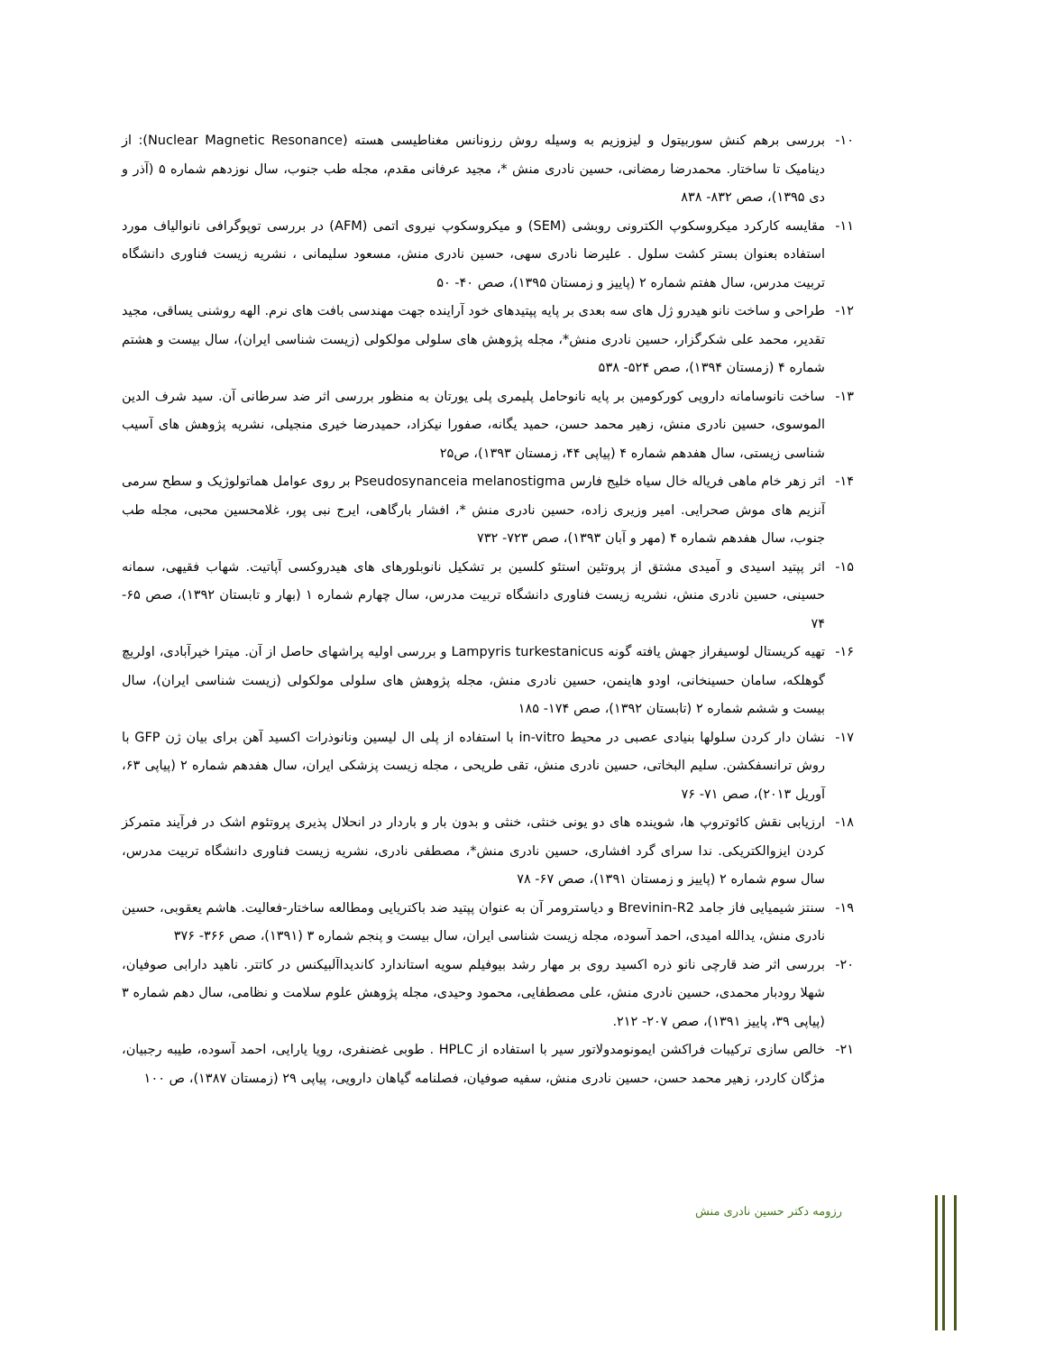۱۰- بررسی برهم کنش سوربیتول و لیزوزیم به وسیله روش رزونانس مغناطیسی هسته (Nuclear Magnetic Resonance): از دینامیک تا ساختار. محمدرضا رمضانی، حسین نادری منش *، مجید عرفانی مقدم، مجله طب جنوب، سال نوزدهم شماره ۵ (آذر و دی ۱۳۹۵)، صص ۸۳۲- ۸۳۸
۱۱- مقایسه کارکرد میکروسکوپ الکترونی روبشی (SEM) و میکروسکوپ نیروی اتمی (AFM) در بررسی توپوگرافی نانوالیاف مورد استفاده بعنوان بستر کشت سلول . علیرضا نادری سهی، حسین نادری منش، مسعود سلیمانی ، نشریه زیست فناوری دانشگاه تربیت مدرس، سال هفتم شماره ۲ (پاییز و زمستان ۱۳۹۵)، صص ۴۰- ۵۰
۱۲- طراحی و ساخت نانو هیدرو ژل های سه بعدی بر پایه پپتیدهای خود آراینده جهت مهندسی بافت های نرم. الهه روشنی یساقی، مجید تقدیر، محمد علی شکرگزار، حسین نادری منش*، مجله پژوهش های سلولی مولکولی (زیست شناسی ایران)، سال بیست و هشتم شماره ۴ (زمستان ۱۳۹۴)، صص ۵۲۴- ۵۳۸
۱۳- ساخت نانوسامانه دارویی کورکومین بر پایه نانوحامل پلیمری پلی یورتان به منظور بررسی اثر ضد سرطانی آن. سید شرف الدین الموسوی، حسین نادری منش، زهیر محمد حسن، حمید یگانه، صفورا نیکزاد، حمیدرضا خیری منجیلی، نشریه پژوهش های آسیب شناسی زیستی، سال هفدهم شماره ۴ (پیاپی ۴۴، زمستان ۱۳۹۳)، ص۲۵
۱۴- اثر زهر خام ماهی فریاله خال سیاه خلیج فارس Pseudosynanceia melanostigma بر روی عوامل هماتولوژیک و سطح سرمی آنزیم های موش صحرایی. امیر وزیری زاده، حسین نادری منش *، افشار بارگاهی، ایرج نبی پور، غلامحسین محبی، مجله طب جنوب، سال هفدهم شماره ۴ (مهر و آبان ۱۳۹۳)، صص ۷۲۳- ۷۳۲
۱۵- اثر پپتید اسیدی و آمیدی مشتق از پروتئین استئو کلسین بر تشکیل نانوبلورهای های هیدروکسی آپاتیت. شهاب فقیهی، سمانه حسینی، حسین نادری منش، نشریه زیست فناوری دانشگاه تربیت مدرس، سال چهارم شماره ۱ (بهار و تابستان ۱۳۹۲)، صص ۶۵- ۷۴
۱۶- تهیه کریستال لوسیفراز جهش یافته گونه Lampyris turkestanicus و بررسی اولیه پراشهای حاصل از آن. میترا خیرآبادی، اولریچ گوهلکه، سامان حسینخانی، اودو هاینمن، حسین نادری منش، مجله پژوهش های سلولی مولکولی (زیست شناسی ایران)، سال بیست و ششم شماره ۲ (تابستان ۱۳۹۲)، صص ۱۷۴- ۱۸۵
۱۷- نشان دار کردن سلولها بنیادی عصبی در محیط in-vitro با استفاده از پلی ال لیسین ونانوذرات اکسید آهن برای بیان ژن GFP با روش ترانسفکشن. سلیم البخاتی، حسین نادری منش، تقی طریحی ، مجله زیست پزشکی ایران، سال هفدهم شماره ۲ (پیاپی ۶۳، آوریل ۲۰۱۳)، صص ۷۱- ۷۶
۱۸- ارزیابی نقش کائوتروپ ها، شوینده های دو یونی خنثی، خنثی و بدون بار و باردار در انحلال پذیری پروتئوم اشک در فرآیند متمرکز کردن ایزوالکتریکی. ندا سرای گرد افشاری، حسین نادری منش*، مصطفی نادری، نشریه زیست فناوری دانشگاه تربیت مدرس، سال سوم شماره ۲ (پاییز و زمستان ۱۳۹۱)، صص ۶۷- ۷۸
۱۹- سنتز شیمیایی فاز جامد Brevinin-R2 و دیاسترومر آن به عنوان پپتید ضد باکتریایی ومطالعه ساختار-فعالیت. هاشم یعقوبی، حسین نادری منش، یدالله امیدی، احمد آسوده، مجله زیست شناسی ایران، سال بیست و پنجم شماره ۳ (۱۳۹۱)، صص ۳۶۶- ۳۷۶
۲۰- بررسی اثر ضد قارچی نانو ذره اکسید روی بر مهار رشد بیوفیلم سویه استاندارد کاندیداآلبیکنس در کاتتر. ناهید دارابی صوفیان، شهلا رودبار محمدی، حسین نادری منش، علی مصطفایی، محمود وحیدی، مجله پژوهش علوم سلامت و نظامی، سال دهم شماره ۳ (پیاپی ۳۹، پاییز ۱۳۹۱)، صص ۲۰۷- ۲۱۲.
۲۱- خالص سازی ترکیبات فراکشن ایمونومدولاتور سیر با استفاده از HPLC . طوبی غضنفری، رویا یارایی، احمد آسوده، طیبه رجبیان، مژگان کاردر، زهیر محمد حسن، حسین نادری منش، سفیه صوفیان، فصلنامه گیاهان دارویی، پیاپی ۲۹ (زمستان ۱۳۸۷)، ص ۱۰۰
رزومه دکتر حسین نادری منش